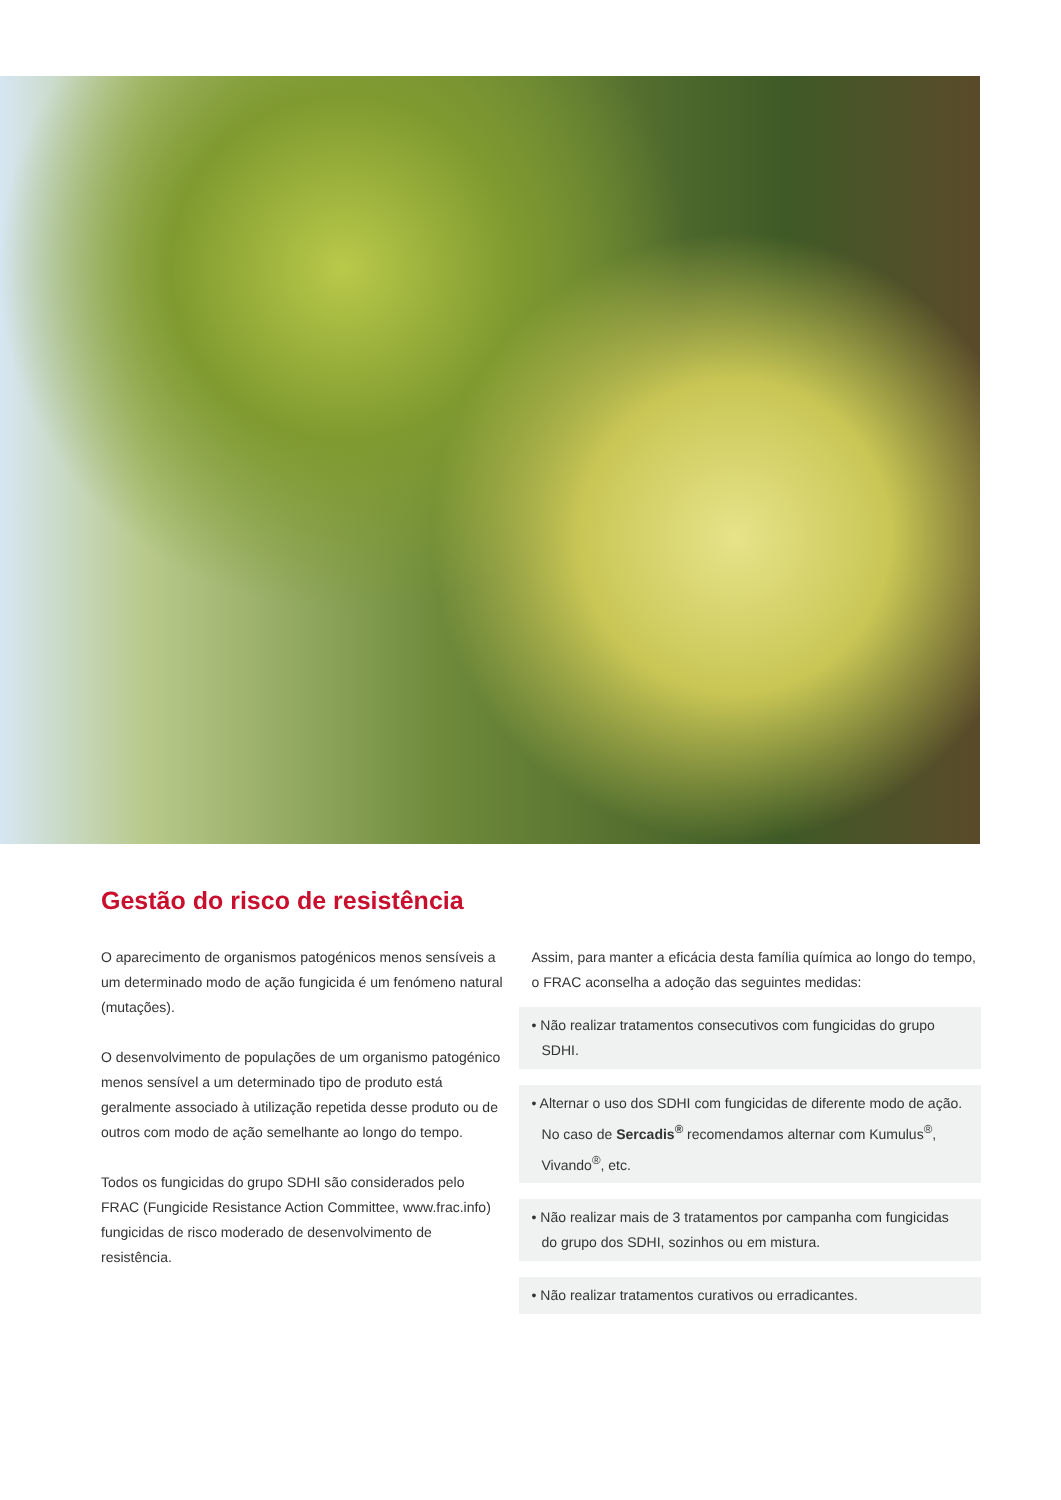Gestão do risco de resistência
O aparecimento de organismos patogénicos menos sensíveis a um determinado modo de ação fungicida é um fenómeno natural (mutações).
O desenvolvimento de populações de um organismo patogénico menos sensível a um determinado tipo de produto está geralmente associado à utilização repetida desse produto ou de outros com modo de ação semelhante ao longo do tempo.
Todos os fungicidas do grupo SDHI são considerados pelo FRAC (Fungicide Resistance Action Committee, www.frac.info) fungicidas de risco moderado de desenvolvimento de resistência.
Assim, para manter a eficácia desta família química ao longo do tempo, o FRAC aconselha a adoção das seguintes medidas:
• Não realizar tratamentos consecutivos com fungicidas do grupo SDHI.
• Alternar o uso dos SDHI com fungicidas de diferente modo de ação. No caso de Sercadis<sup>®</sup> recomendamos alternar com Kumulus<sup>®</sup>, Vivando<sup>®</sup>, etc.
• Não realizar mais de 3 tratamentos por campanha com fungicidas do grupo dos SDHI, sozinhos ou em mistura.
• Não realizar tratamentos curativos ou erradicantes.